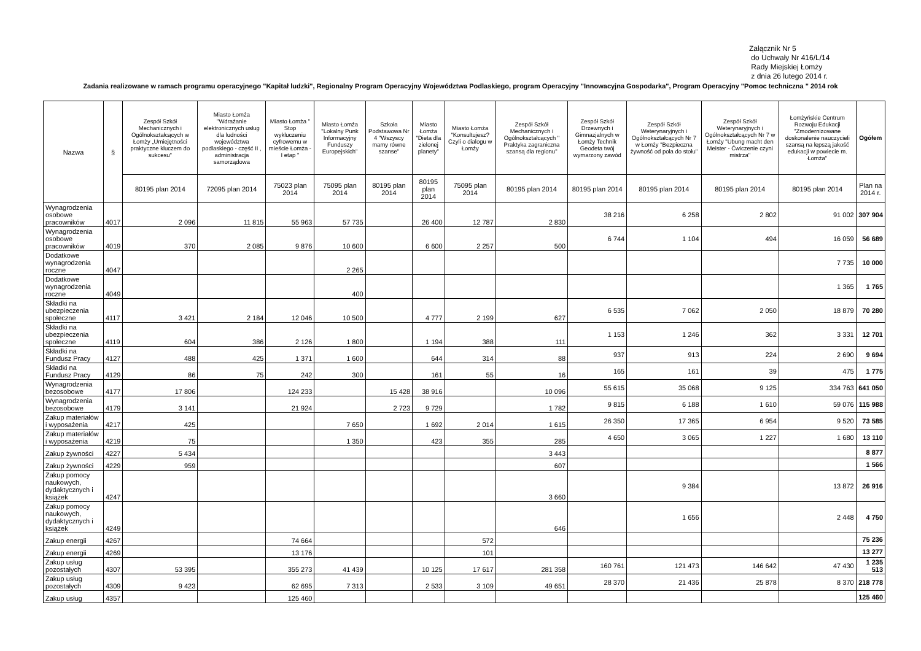Załącznik Nr 5
do Uchwały Nr 416/L/14
Rady Miejskiej Łomży
z dnia 26 lutego 2014 r.
Zadania realizowane w ramach programu operacyjnego "Kapitał ludzki", Regionalny Program Operacyjny Województwa Podlaskiego, program Operacyjny "Innowacyjna Gospodarka", Program Operacyjny "Pomoc techniczna " 2014 rok
| Nazwa | § | Zespół Szkół Mechanicznych i Ogólnokształcących w Łomży „Umiejętności praktyczne kluczem do sukcesu" | Miasto Łomża "Wdrażanie elektronicznych usług dla ludności województwa podlaskiego - część II , administracja samorządowa | Miasto Łomża " Stop wykluczeniu cyfrowemu w mieście Łomża - I etap " | Miasto Łomża "Lokalny Punk Informacyjny Funduszy Europejskich" | Szkoła Podstawowa Nr 4 "Wszyscy mamy równe szanse" | Miasto Łomża "Dieta dla zielonej planety" | Miasto Łomża "Konsultujesz? Czyli o dialogu w Łomży | Zespół Szkół Mechanicznych i Ogólnokształcących " Praktyka zagraniczna szansą dla regionu" | Zespół Szkół Drzewnych i Gimnazjalnych w Łomży Technik Geodeta twój wymarzony zawód | Zespół Szkół Weterynaryjnych i Ogólnokształcących Nr 7 w Łomży "Bezpieczna żywność od pola do stołu" | Zespół Szkół Weterynaryjnych i Ogólnokształcących Nr 7 w Łomży "Ubung macht den Meister - Ćwiczenie czyni mistrza" | Łomżyńskie Centrum Rozwoju Edukacji "Zmodernizowane doskonalenie nauczycieli szansą na lepszą jakość edukacji w powiecie m. Łomża" | Ogółem |
| --- | --- | --- | --- | --- | --- | --- | --- | --- | --- | --- | --- | --- | --- | --- |
| | | 80195 plan 2014 | 72095 plan 2014 | 75023 plan 2014 | 75095 plan 2014 | 80195 plan 2014 | 80195 plan 2014 | 75095 plan 2014 | 80195 plan 2014 | 80195 plan 2014 | 80195 plan 2014 | 80195 plan 2014 | 80195 plan 2014 | Plan na 2014 r. |
| Wynagrodzenia osobowe pracowników | 4017 | 2 096 | 11 815 | 55 963 | 57 735 | | 26 400 | 12 787 | 2 830 | 38 216 | 6 258 | 2 802 | 91 002 | 307 904 |
| Wynagrodzenia osobowe pracowników | 4019 | 370 | 2 085 | 9 876 | 10 600 | | 6 600 | 2 257 | 500 | 6 744 | 1 104 | 494 | 16 059 | 56 689 |
| Dodatkowe wynagrodzenia roczne | 4047 | | | | 2 265 | | | | | | | | 7 735 | 10 000 |
| Dodatkowe wynagrodzenia roczne | 4049 | | | | 400 | | | | | | | | 1 365 | 1 765 |
| Składki na ubezpieczenia społeczne | 4117 | 3 421 | 2 184 | 12 046 | 10 500 | | 4 777 | 2 199 | 627 | 6 535 | 7 062 | 2 050 | 18 879 | 70 280 |
| Składki na ubezpieczenia społeczne | 4119 | 604 | 386 | 2 126 | 1 800 | | 1 194 | 388 | 111 | 1 153 | 1 246 | 362 | 3 331 | 12 701 |
| Składki na Fundusz Pracy | 4127 | 488 | 425 | 1 371 | 1 600 | | 644 | 314 | 88 | 937 | 913 | 224 | 2 690 | 9 694 |
| Składki na Fundusz Pracy | 4129 | 86 | 75 | 242 | 300 | | 161 | 55 | 16 | 165 | 161 | 39 | 475 | 1 775 |
| Wynagrodzenia bezosobowe | 4177 | 17 806 | | 124 233 | | 15 428 | 38 916 | | 10 096 | 55 615 | 35 068 | 9 125 | 334 763 | 641 050 |
| Wynagrodzenia bezosobowe | 4179 | 3 141 | | 21 924 | | 2 723 | 9 729 | | 1 782 | 9 815 | 6 188 | 1 610 | 59 076 | 115 988 |
| Zakup materiałów i wyposażenia | 4217 | 425 | | | 7 650 | | 1 692 | 2 014 | 1 615 | 26 350 | 17 365 | 6 954 | 9 520 | 73 585 |
| Zakup materiałów i wyposażenia | 4219 | 75 | | | 1 350 | | 423 | 355 | 285 | 4 650 | 3 065 | 1 227 | 1 680 | 13 110 |
| Zakup żywności | 4227 | 5 434 | | | | | | | 3 443 | | | | | 8 877 |
| Zakup żywności | 4229 | 959 | | | | | | | 607 | | | | | 1 566 |
| Zakup pomocy naukowych, dydaktycznych i książek | 4247 | | | | | | | | 3 660 | | 9 384 | | 13 872 | 26 916 |
| Zakup pomocy naukowych, dydaktycznych i książek | 4249 | | | | | | | | 646 | | 1 656 | | 2 448 | 4 750 |
| Zakup energii | 4267 | | | 74 664 | | | | 572 | | | | | | 75 236 |
| Zakup energii | 4269 | | | 13 176 | | | | 101 | | | | | | 13 277 |
| Zakup usług pozostałych | 4307 | 53 395 | | 355 273 | 41 439 | | 10 125 | 17 617 | 281 358 | 160 761 | 121 473 | 146 642 | 47 430 | 1 235 513 |
| Zakup usług pozostałych | 4309 | 9 423 | | 62 695 | 7 313 | | 2 533 | 3 109 | 49 651 | 28 370 | 21 436 | 25 878 | 8 370 | 218 778 |
| Zakup usług | 4357 | | | 125 460 | | | | | | | | | | 125 460 |